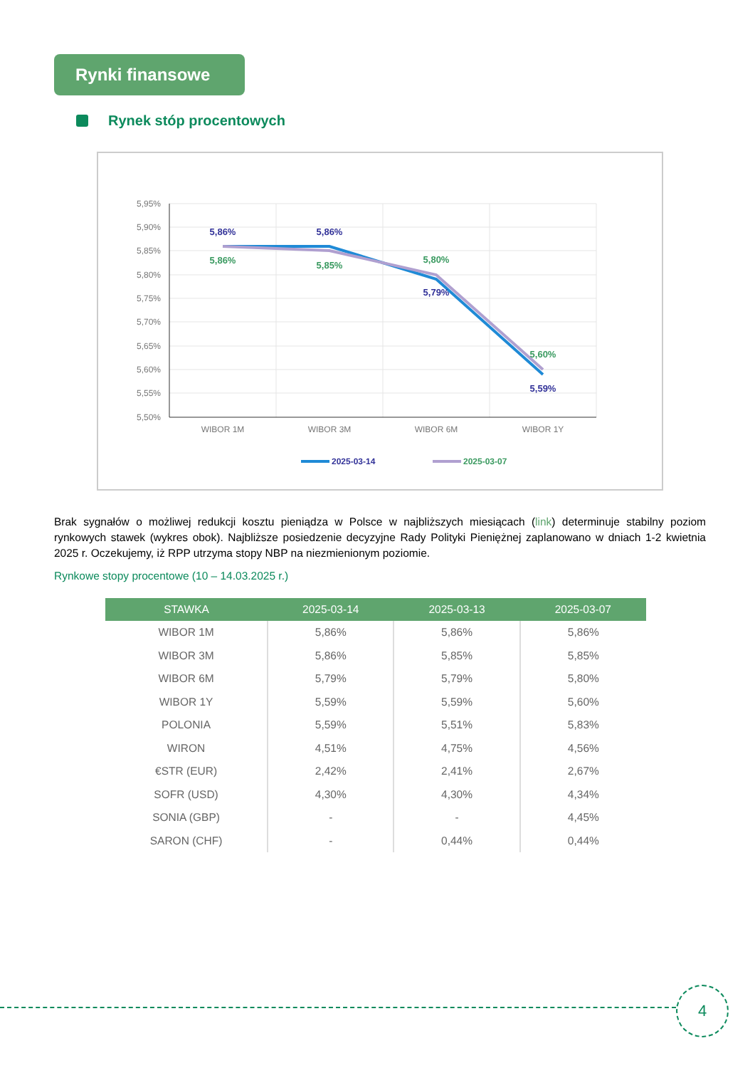Rynki finansowe
Rynek stóp procentowych
5,95%
5,90%
5,85%
5,80%
5,75%
5,70%
5,65%
5,60%
5,55%
5,50%
WIBOR 1M
WIBOR 3M
WIBOR 6M
WIBOR 1Y
5,86%
5,86%
5,79%
5,59%
5,86%
5,85%
5,80%
5,60%
2025-03-14
2025-03-07
Brak sygnałów o możliwej redukcji kosztu pieniądza w Polsce w najbliższych miesiącach (link) determinuje stabilny poziom rynkowych stawek (wykres obok). Najbliższe posiedzenie decyzyjne Rady Polityki Pieniężnej zaplanowano w dniach 1-2 kwietnia 2025 r. Oczekujemy, iż RPP utrzyma stopy NBP na niezmienionym poziomie.
Rynkowe stopy procentowe (10 – 14.03.2025 r.)
| STAWKA | 2025-03-14 | 2025-03-13 | 2025-03-07 |
| --- | --- | --- | --- |
| WIBOR 1M | 5,86% | 5,86% | 5,86% |
| WIBOR 3M | 5,86% | 5,85% | 5,85% |
| WIBOR 6M | 5,79% | 5,79% | 5,80% |
| WIBOR 1Y | 5,59% | 5,59% | 5,60% |
| POLONIA | 5,59% | 5,51% | 5,83% |
| WIRON | 4,51% | 4,75% | 4,56% |
| €STR (EUR) | 2,42% | 2,41% | 2,67% |
| SOFR (USD) | 4,30% | 4,30% | 4,34% |
| SONIA (GBP) | - | - | 4,45% |
| SARON (CHF) | - | 0,44% | 0,44% |
4